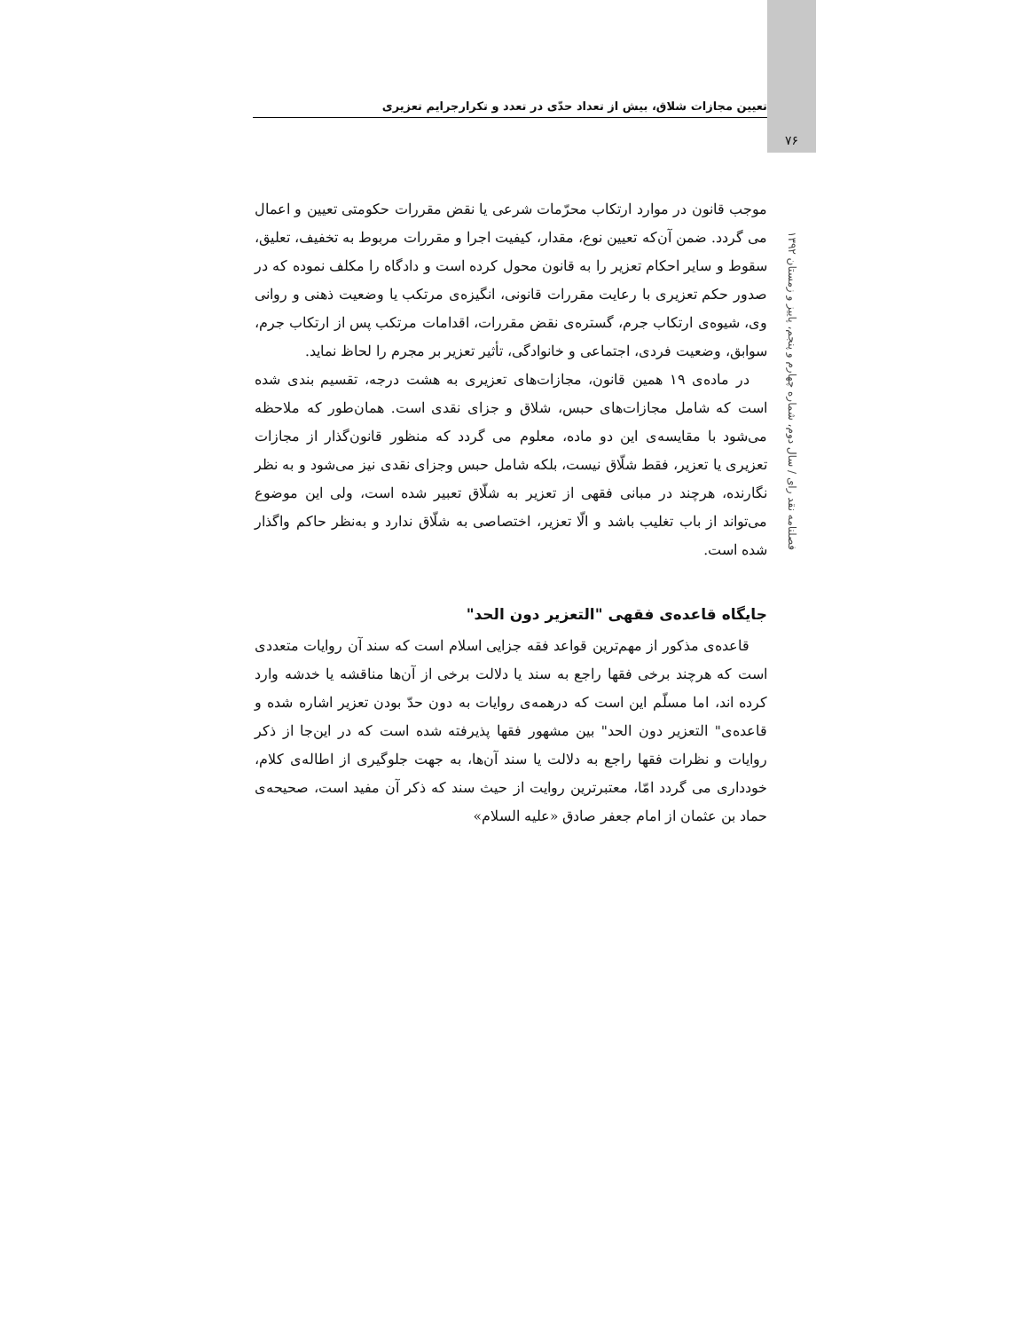تعیین مجازات شلاق، بیش از تعداد حدّی در تعدد و تکرارجرایم تعزیری
۷۶
فصلنامه نقد رای / سال دوم، شماره چهارم و پنجم، پاییز و زمستان ۱۳۹۲
موجب قانون در موارد ارتکاب محرّمات شرعی یا نقض مقررات حکومتی تعیین و اعمال می گردد. ضمن آن‌که تعیین نوع، مقدار، کیفیت اجرا و مقررات مربوط به تخفیف، تعلیق، سقوط و سایر احکام تعزیر را به قانون محول کرده است و دادگاه را مکلف نموده که در صدور حکم تعزیری با رعایت مقررات قانونی، انگیزه‌ی مرتکب یا وضعیت ذهنی و روانی وی، شیوه‌ی ارتکاب جرم، گستره‌ی نقض مقررات، اقدامات مرتکب پس از ارتکاب جرم، سوابق، وضعیت فردی، اجتماعی و خانوادگی، تأثیر تعزیر بر مجرم را لحاظ نماید.
در ماده‌ی ۱۹ همین قانون، مجازات‌های تعزیری به هشت درجه، تقسیم بندی شده است که شامل مجازات‌های حبس، شلاق و جزای نقدی است. همان‌طور که ملاحظه می‌شود با مقایسه‌ی این دو ماده، معلوم می گردد که منظور قانون‌گذار از مجازات تعزیری یا تعزیر، فقط شلّاق نیست، بلکه شامل حبس وجزای نقدی نیز می‌شود و به نظر نگارنده، هرچند در مبانی فقهی از تعزیر به شلّاق تعبیر شده است، ولی این موضوع می‌تواند از باب تغلیب باشد و الّا تعزیر، اختصاصی به شلّاق ندارد و به‌نظر حاکم واگذار شده است.
جایگاه قاعده‌ی فقهی "التعزیر دون الحد"
قاعده‌ی مذکور از مهم‌ترین قواعد فقه جزایی اسلام است که سند آن روایات متعددی است که هرچند برخی فقها راجع به سند یا دلالت برخی از آن‌ها مناقشه یا خدشه وارد کرده اند، اما مسلّم این است که درهمه‌ی روایات به دون حدّ بودن تعزیر اشاره شده و قاعده‌ی" التعزیر دون الحد" بین مشهور فقها پذیرفته شده است که در این‌جا از ذکر روایات و نظرات فقها راجع به دلالت یا سند آن‌ها، به جهت جلوگیری از اطاله‌ی کلام، خودداری می گردد امّا، معتبرترین روایت از حیث سند که ذکر آن مفید است، صحیحه‌ی حماد بن عثمان از امام جعفر صادق «علیه السلام»